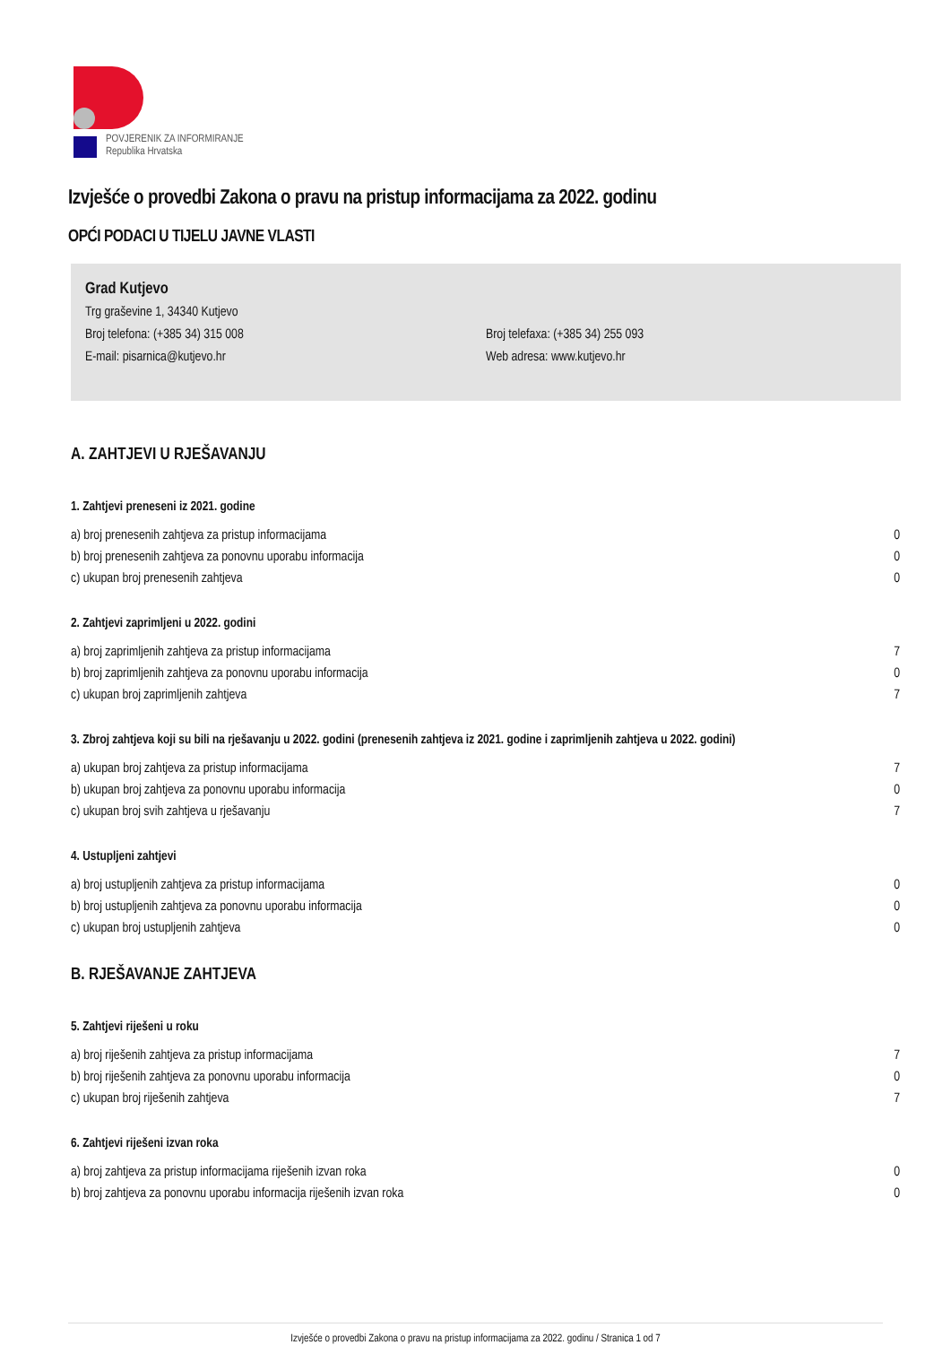POVJERENIK ZA INFORMIRANJE
Republika Hrvatska
Izvješće o provedbi Zakona o pravu na pristup informacijama za 2022. godinu
OPĆI PODACI U TIJELU JAVNE VLASTI
Grad Kutjevo
Trg graševine 1, 34340 Kutjevo
Broj telefona: (+385 34) 315 008 Broj telefaxa: (+385 34) 255 093
E-mail: pisarnica@kutjevo.hr Web adresa: www.kutjevo.hr
A. ZAHTJEVI U RJEŠAVANJU
1. Zahtjevi preneseni iz 2021. godine
| a) broj prenesenih zahtjeva za pristup informacijama | 0 |
| b) broj prenesenih zahtjeva za ponovnu uporabu informacija | 0 |
| c) ukupan broj prenesenih zahtjeva | 0 |
2. Zahtjevi zaprimljeni u 2022. godini
| a) broj zaprimljenih zahtjeva za pristup informacijama | 7 |
| b) broj zaprimljenih zahtjeva za ponovnu uporabu informacija | 0 |
| c) ukupan broj zaprimljenih zahtjeva | 7 |
3. Zbroj zahtjeva koji su bili na rješavanju u 2022. godini (prenesenih zahtjeva iz 2021. godine i zaprimljenih zahtjeva u 2022. godini)
| a) ukupan broj zahtjeva za pristup informacijama | 7 |
| b) ukupan broj zahtjeva za ponovnu uporabu informacija | 0 |
| c) ukupan broj svih zahtjeva u rješavanju | 7 |
4. Ustupljeni zahtjevi
| a) broj ustupljenih zahtjeva za pristup informacijama | 0 |
| b) broj ustupljenih zahtjeva za ponovnu uporabu informacija | 0 |
| c) ukupan broj ustupljenih zahtjeva | 0 |
B. RJEŠAVANJE ZAHTJEVA
5. Zahtjevi riješeni u roku
| a) broj riješenih zahtjeva za pristup informacijama | 7 |
| b) broj riješenih zahtjeva za ponovnu uporabu informacija | 0 |
| c) ukupan broj riješenih zahtjeva | 7 |
6. Zahtjevi riješeni izvan roka
| a) broj zahtjeva za pristup informacijama riješenih izvan roka | 0 |
| b) broj zahtjeva za ponovnu uporabu informacija riješenih izvan roka | 0 |
Izvješće o provedbi Zakona o pravu na pristup informacijama za 2022. godinu / Stranica 1 od 7